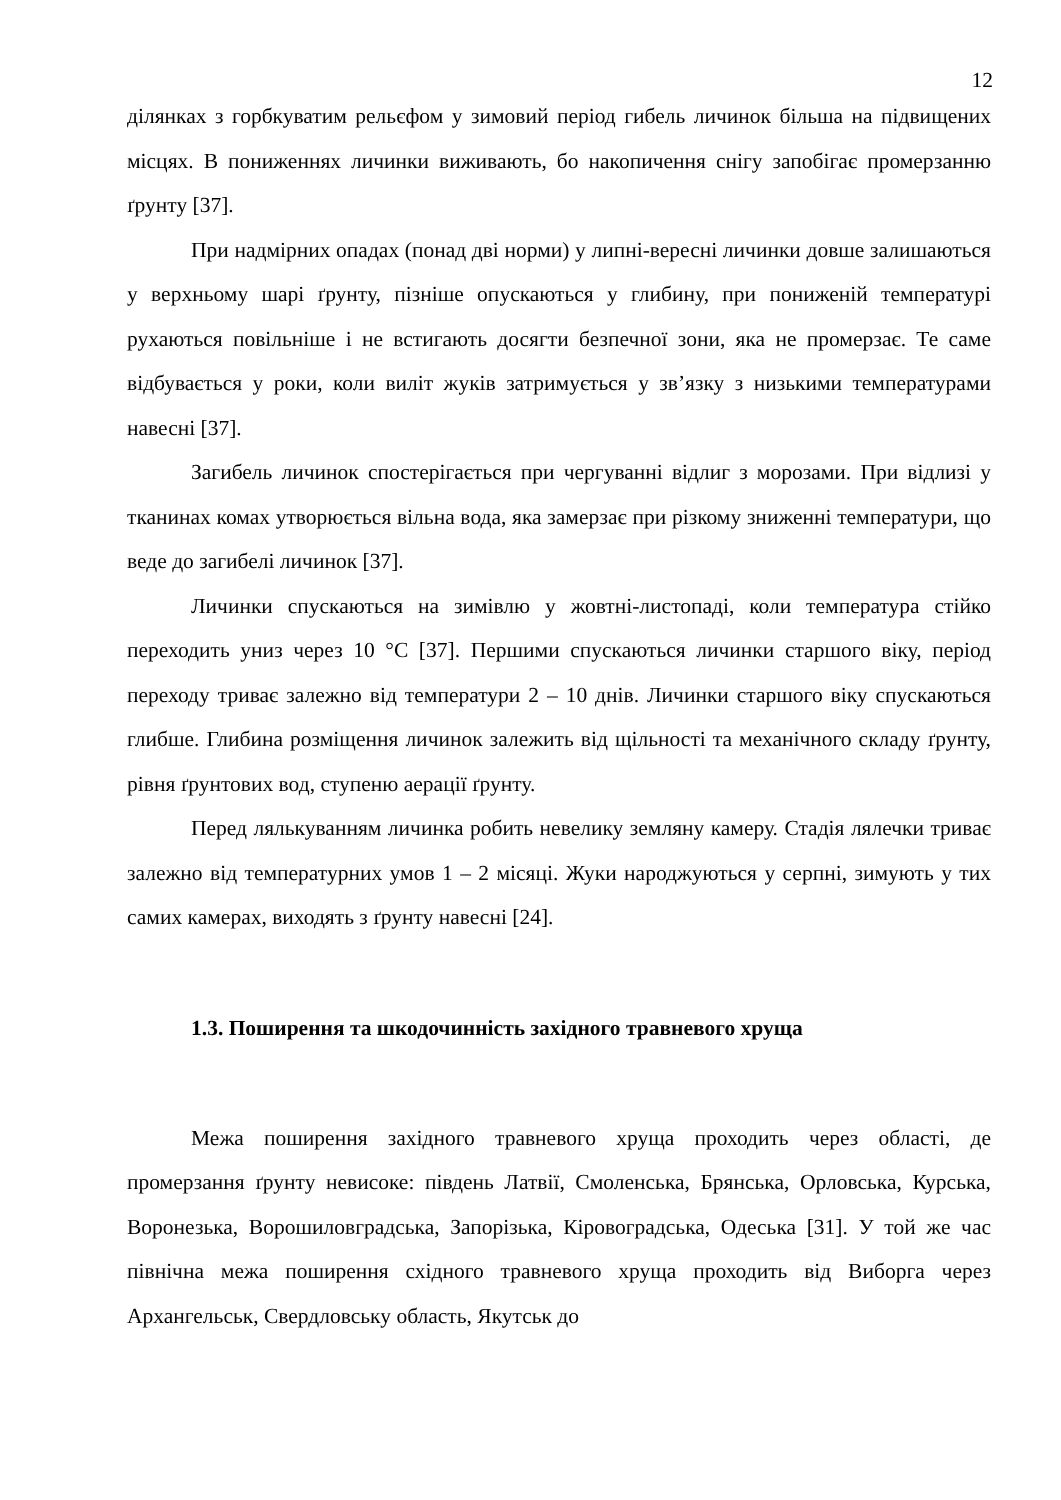12
ділянках з горбкуватим рельєфом у зимовий період гибель личинок більша на підвищених місцях. В пониженнях личинки виживають, бо накопичення снігу запобігає промерзанню ґрунту [37].
При надмірних опадах (понад дві норми) у липні-вересні личинки довше залишаються у верхньому шарі ґрунту, пізніше опускаються у глибину, при пониженій температурі рухаються повільніше і не встигають досягти безпечної зони, яка не промерзає. Те саме відбувається у роки, коли виліт жуків затримується у зв’язку з низькими температурами навесні [37].
Загибель личинок спостерігається при чергуванні відлиг з морозами. При відлизі у тканинах комах утворюється вільна вода, яка замерзає при різкому зниженні температури, що веде до загибелі личинок [37].
Личинки спускаються на зимівлю у жовтні-листопаді, коли температура стійко переходить униз через 10 °С [37]. Першими спускаються личинки старшого віку, період переходу триває залежно від температури 2 – 10 днів. Личинки старшого віку спускаються глибше. Глибина розміщення личинок залежить від щільності та механічного складу ґрунту, рівня ґрунтових вод, ступеню аерації ґрунту.
Перед лялькуванням личинка робить невелику земляну камеру. Стадія лялечки триває залежно від температурних умов 1 – 2 місяці. Жуки народжуються у серпні, зимують у тих самих камерах, виходять з ґрунту навесні [24].
1.3. Поширення та шкодочинність західного травневого хруща
Межа поширення західного травневого хруща проходить через області, де промерзання ґрунту невисоке: південь Латвії, Смоленська, Брянська, Орловська, Курська, Воронезька, Ворошиловградська, Запорізька, Кіровоградська, Одеська [31]. У той же час північна межа поширення східного травневого хруща проходить від Виборга через Архангельськ, Свердловську область, Якутськ до